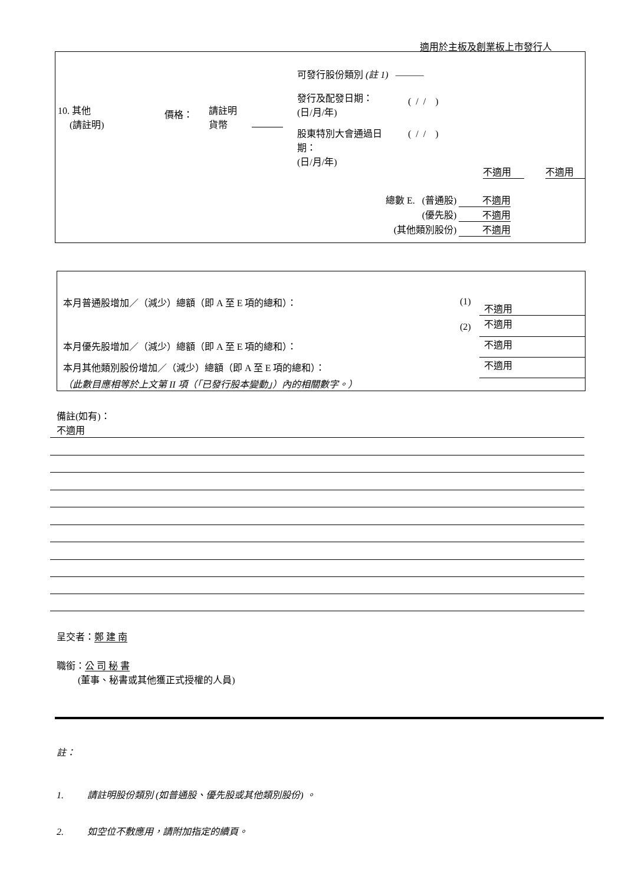適用於主板及創業板上市發行人
10. 其他
(請註明)
價格：
請註明
貨幣
可發行股份類別 (註 1) ———
發行及配發日期：
(日/月/年)
( / / )
股東特別大會通過日
期：
(日/月/年)
( / / )
不適用 不適用
總數 E. (普通股) 不適用
(優先股) 不適用
(其他類別股份) 不適用
本月普通股增加／（減少）總額（即 A 至 E 項的總和）： (1) 不適用
(2) 不適用
本月優先股增加／（減少）總額（即 A 至 E 項的總和）： 不適用
本月其他類別股份增加／（減少）總額（即 A 至 E 項的總和）： 不適用
（此數目應相等於上文第 II 項（「已發行股本變動」）內的相關數字。）
備註(如有)：
不適用
呈交者：鄭 建 南
職銜：公 司 秘 書
(董事、秘書或其他獲正式授權的人員)
註：
1. 請註明股份類別 (如普通股、優先股或其他類別股份) 。
2. 如空位不敷應用，請附加指定的續頁。